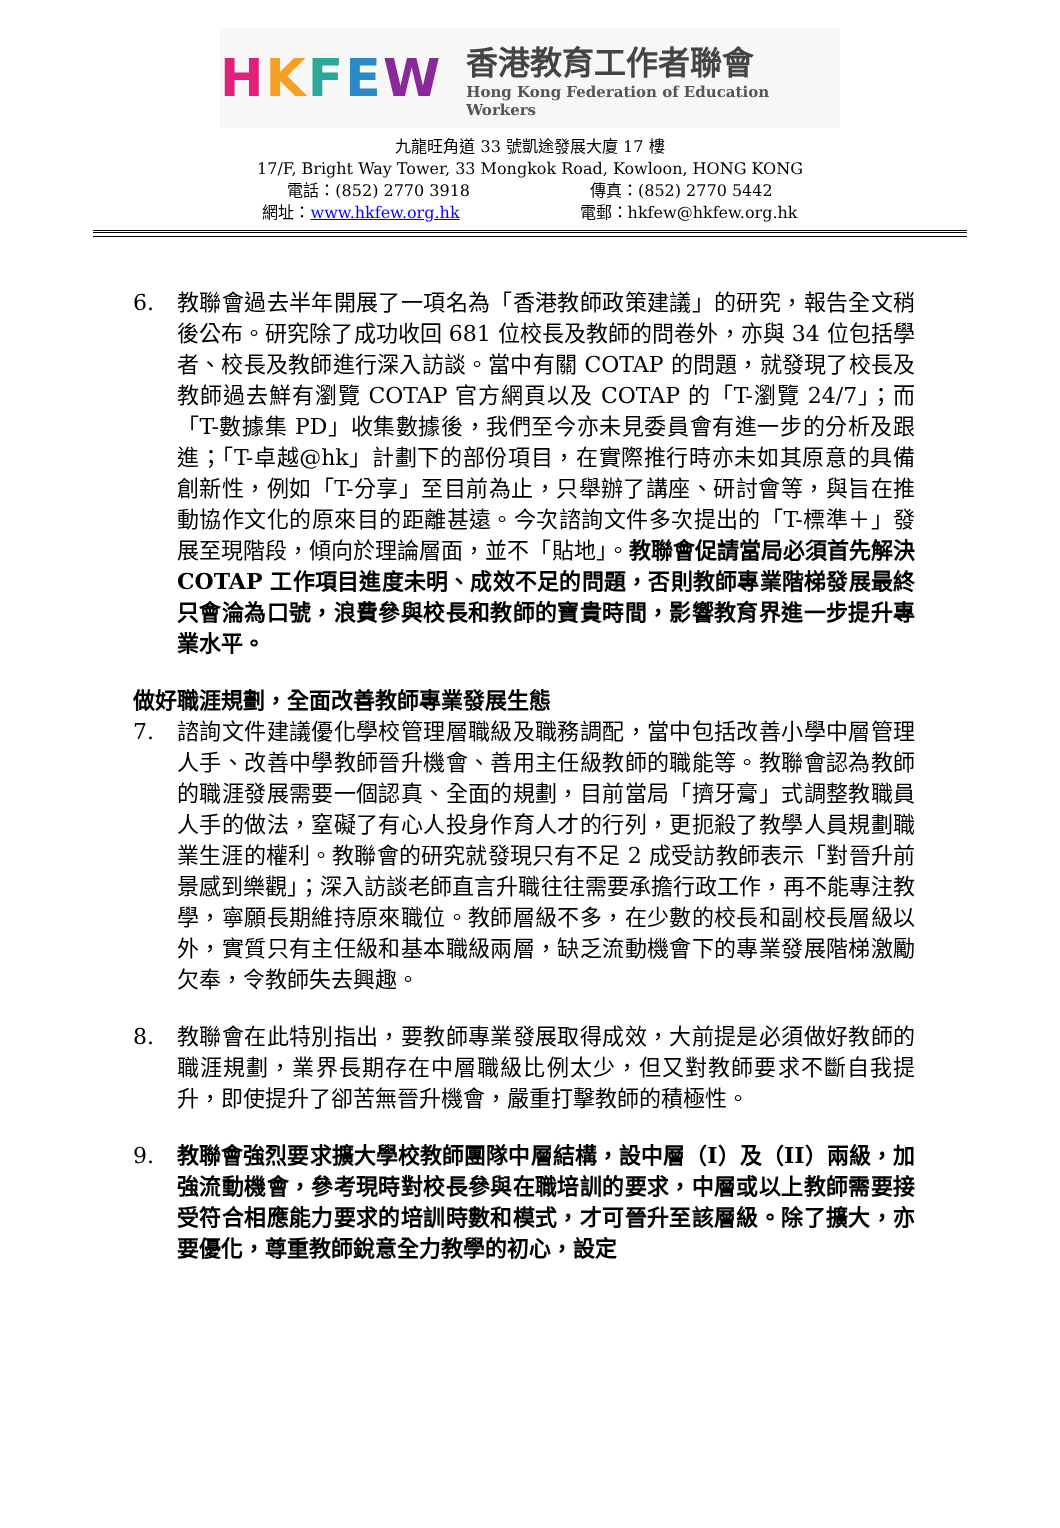HKFEW
香港教育工作者聯會
Hong Kong Federation of Education Workers
九龍旺角道 33 號凱途發展大廈 17 樓
17/F, Bright Way Tower, 33 Mongkok Road, Kowloon, HONG KONG
電話：(852) 2770 3918 傳真：(852) 2770 5442
網址：www.hkfew.org.hk 電郵：hkfew@hkfew.org.hk
6. 教聯會過去半年開展了一項名為「香港教師政策建議」的研究，報告全文稍後公布。研究除了成功收回 681 位校長及教師的問卷外，亦與 34 位包括學者、校長及教師進行深入訪談。當中有關 COTAP 的問題，就發現了校長及教師過去鮮有瀏覽 COTAP 官方網頁以及 COTAP 的「T-瀏覽 24/7」；而「T-數據集 PD」收集數據後，我們至今亦未見委員會有進一步的分析及跟進；「T-卓越@hk」計劃下的部份項目，在實際推行時亦未如其原意的具備創新性，例如「T-分享」至目前為止，只舉辦了講座、研討會等，與旨在推動協作文化的原來目的距離甚遠。今次諮詢文件多次提出的「T-標準＋」發展至現階段，傾向於理論層面，並不「貼地」。教聯會促請當局必須首先解決 COTAP 工作項目進度未明、成效不足的問題，否則教師專業階梯發展最終只會淪為口號，浪費參與校長和教師的寶貴時間，影響教育界進一步提升專業水平。
做好職涯規劃，全面改善教師專業發展生態
7. 諮詢文件建議優化學校管理層職級及職務調配，當中包括改善小學中層管理人手、改善中學教師晉升機會、善用主任級教師的職能等。教聯會認為教師的職涯發展需要一個認真、全面的規劃，目前當局「擠牙膏」式調整教職員人手的做法，窒礙了有心人投身作育人才的行列，更扼殺了教學人員規劃職業生涯的權利。教聯會的研究就發現只有不足 2 成受訪教師表示「對晉升前景感到樂觀」；深入訪談老師直言升職往往需要承擔行政工作，再不能專注教學，寧願長期維持原來職位。教師層級不多，在少數的校長和副校長層級以外，實質只有主任級和基本職級兩層，缺乏流動機會下的專業發展階梯激勵欠奉，令教師失去興趣。
8. 教聯會在此特別指出，要教師專業發展取得成效，大前提是必須做好教師的職涯規劃，業界長期存在中層職級比例太少，但又對教師要求不斷自我提升，即使提升了卻苦無晉升機會，嚴重打擊教師的積極性。
9. 教聯會強烈要求擴大學校教師團隊中層結構，設中層（I）及（II）兩級，加強流動機會，參考現時對校長參與在職培訓的要求，中層或以上教師需要接受符合相應能力要求的培訓時數和模式，才可晉升至該層級。除了擴大，亦要優化，尊重教師銳意全力教學的初心，設定